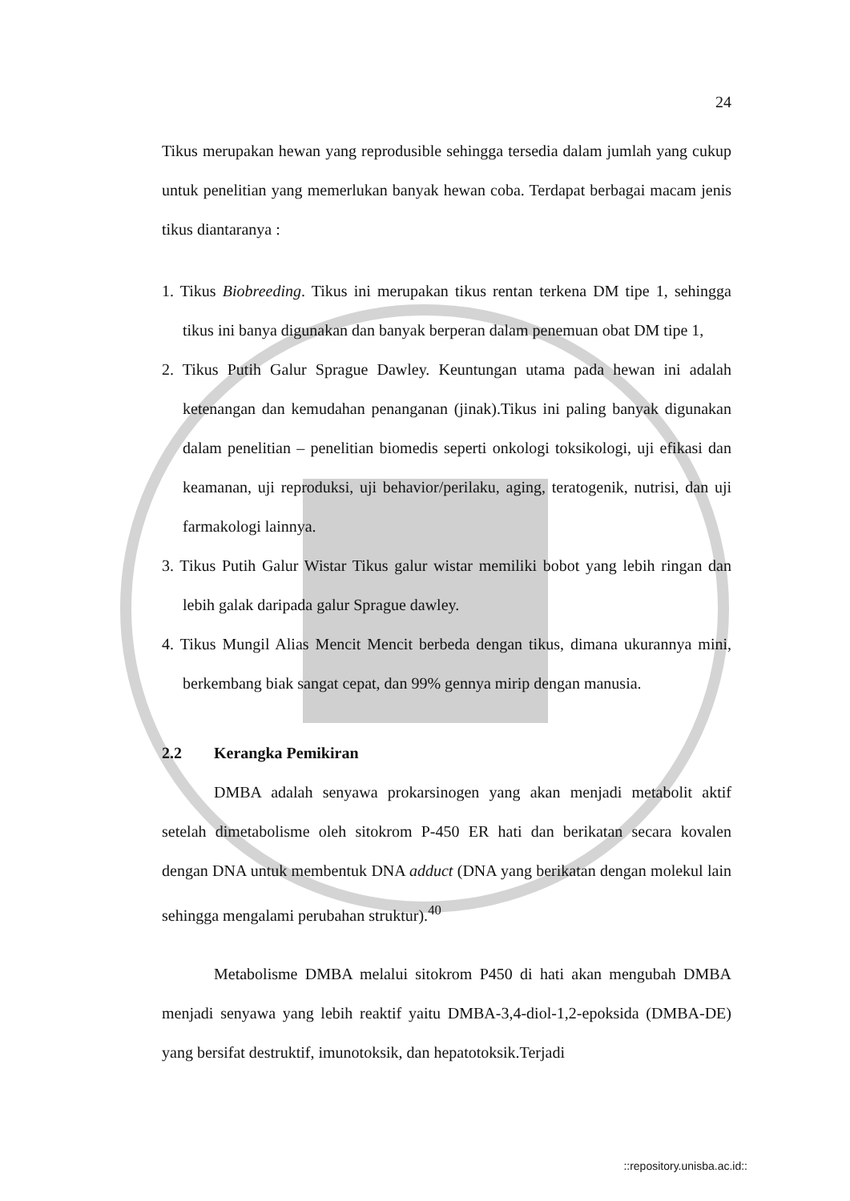24
Tikus merupakan hewan yang reprodusible sehingga tersedia dalam jumlah yang cukup untuk penelitian yang memerlukan banyak hewan coba. Terdapat berbagai macam jenis tikus diantaranya :
1. Tikus Biobreeding. Tikus ini merupakan tikus rentan terkena DM tipe 1, sehingga tikus ini banya digunakan dan banyak berperan dalam penemuan obat DM tipe 1,
2. Tikus Putih Galur Sprague Dawley. Keuntungan utama pada hewan ini adalah ketenangan dan kemudahan penanganan (jinak).Tikus ini paling banyak digunakan dalam penelitian – penelitian biomedis seperti onkologi toksikologi, uji efikasi dan keamanan, uji reproduksi, uji behavior/perilaku, aging, teratogenik, nutrisi, dan uji farmakologi lainnya.
3. Tikus Putih Galur Wistar Tikus galur wistar memiliki bobot yang lebih ringan dan lebih galak daripada galur Sprague dawley.
4. Tikus Mungil Alias Mencit Mencit berbeda dengan tikus, dimana ukurannya mini, berkembang biak sangat cepat, dan 99% gennya mirip dengan manusia.
2.2 Kerangka Pemikiran
DMBA adalah senyawa prokarsinogen yang akan menjadi metabolit aktif setelah dimetabolisme oleh sitokrom P-450 ER hati dan berikatan secara kovalen dengan DNA untuk membentuk DNA adduct (DNA yang berikatan dengan molekul lain sehingga mengalami perubahan struktur).<sup>40</sup>
Metabolisme DMBA melalui sitokrom P450 di hati akan mengubah DMBA menjadi senyawa yang lebih reaktif yaitu DMBA-3,4-diol-1,2-epoksida (DMBA-DE) yang bersifat destruktif, imunotoksik, dan hepatotoksik.Terjadi
::repository.unisba.ac.id::